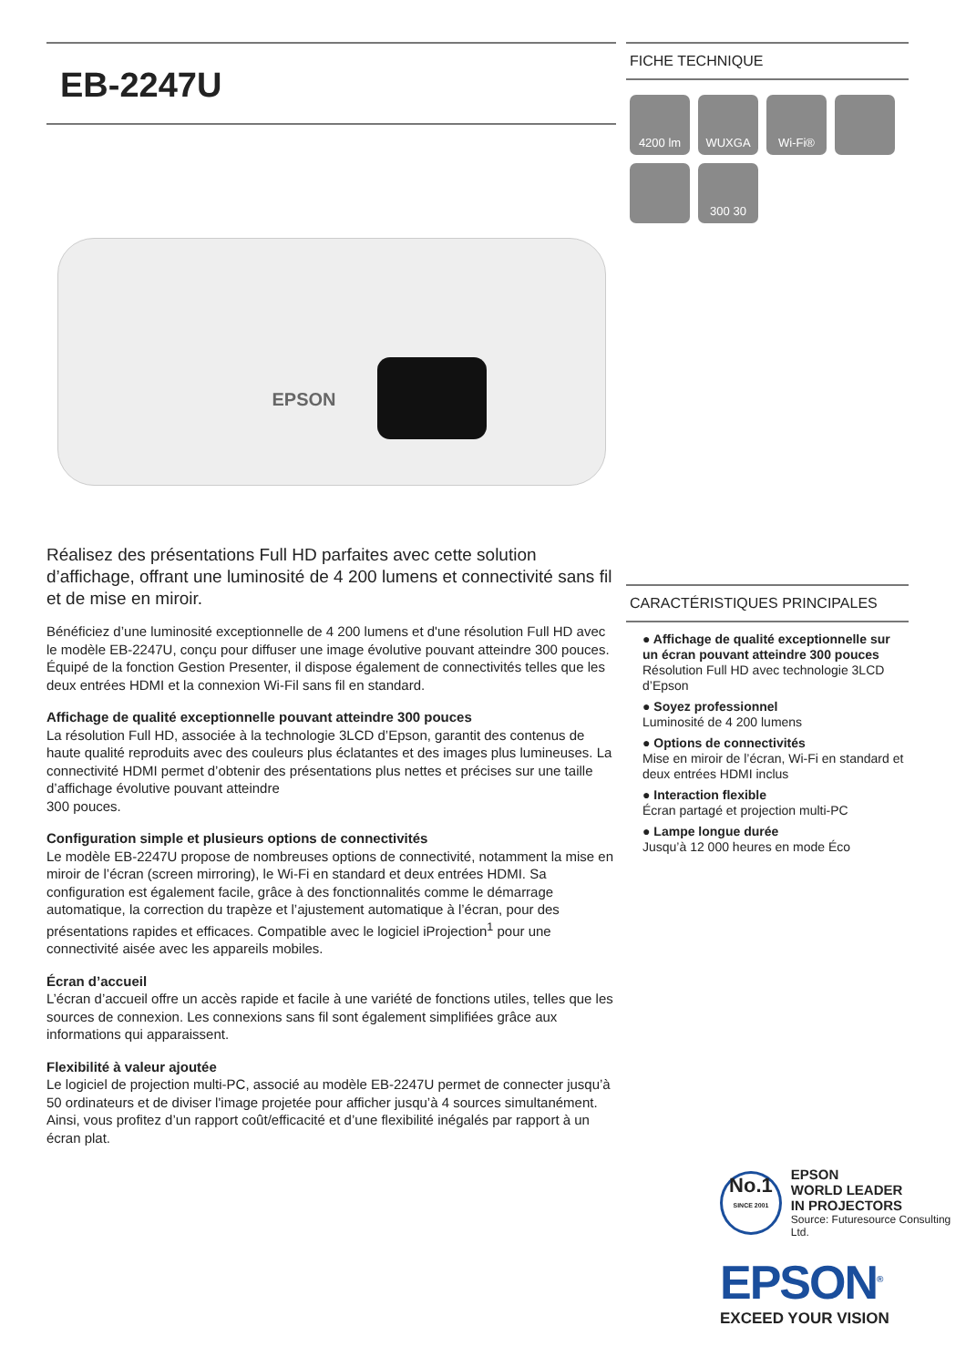EB-2247U
EPSON
Réalisez des présentations Full HD parfaites avec cette solution d’affichage, offrant une luminosité de 4 200 lumens et connectivité sans fil et de mise en miroir.
Bénéficiez d’une luminosité exceptionnelle de 4 200 lumens et d'une résolution Full HD avec le modèle EB-2247U, conçu pour diffuser une image évolutive pouvant atteindre 300 pouces. Équipé de la fonction Gestion Presenter, il dispose également de connectivités telles que les deux entrées HDMI et la connexion Wi-Fil sans fil en standard.
Affichage de qualité exceptionnelle pouvant atteindre 300 pouces
La résolution Full HD, associée à la technologie 3LCD d’Epson, garantit des contenus de haute qualité reproduits avec des couleurs plus éclatantes et des images plus lumineuses. La connectivité HDMI permet d’obtenir des présentations plus nettes et précises sur une taille d’affichage évolutive pouvant atteindre
300 pouces.
Configuration simple et plusieurs options de connectivités
Le modèle EB-2247U propose de nombreuses options de connectivité, notamment la mise en miroir de l’écran (screen mirroring), le Wi-Fi en standard et deux entrées HDMI. Sa configuration est également facile, grâce à des fonctionnalités comme le démarrage automatique, la correction du trapèze et l’ajustement automatique à l’écran, pour des présentations rapides et efficaces. Compatible avec le logiciel iProjection<sup>1</sup> pour une connectivité aisée avec les appareils mobiles.
Écran d’accueil
L’écran d’accueil offre un accès rapide et facile à une variété de fonctions utiles, telles que les sources de connexion. Les connexions sans fil sont également simplifiées grâce aux informations qui apparaissent.
Flexibilité à valeur ajoutée
Le logiciel de projection multi-PC, associé au modèle EB-2247U permet de connecter jusqu’à 50 ordinateurs et de diviser l'image projetée pour afficher jusqu’à 4 sources simultanément. Ainsi, vous profitez d’un rapport coût/efficacité et d’une flexibilité inégalés par rapport à un écran plat.
FICHE TECHNIQUE
4200 lm
WUXGA
Wi-Fi®
300 30
CARACTÉRISTIQUES PRINCIPALES
● Affichage de qualité exceptionnelle sur un écran pouvant atteindre 300 pouces
Résolution Full HD avec technologie 3LCD d’Epson
● Soyez professionnel
Luminosité de 4 200 lumens
● Options de connectivités
Mise en miroir de l’écran, Wi-Fi en standard et deux entrées HDMI inclus
● Interaction flexible
Écran partagé et projection multi-PC
● Lampe longue durée
Jusqu’à 12 000 heures en mode Éco
No.1
SINCE 2001
EPSON
WORLD LEADER
IN PROJECTORS
Source: Futuresource Consulting Ltd.
EPSON<sup>®</sup>
EXCEED YOUR VISION